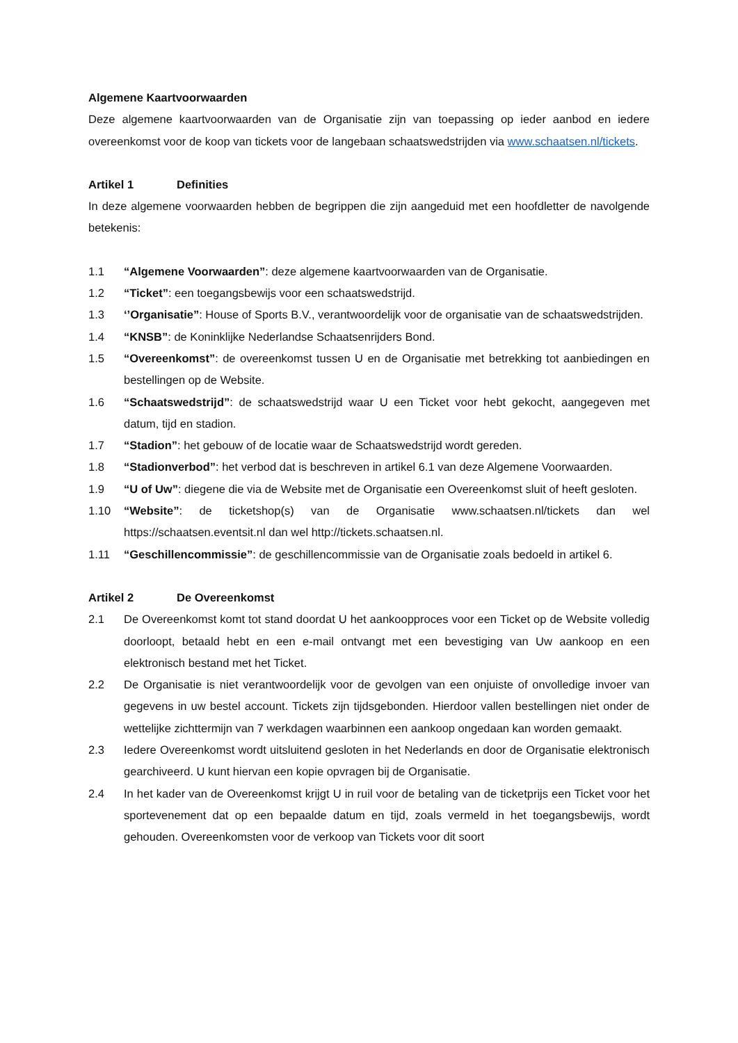Algemene Kaartvoorwaarden
Deze algemene kaartvoorwaarden van de Organisatie zijn van toepassing op ieder aanbod en iedere overeenkomst voor de koop van tickets voor de langebaan schaatswedstrijden via www.schaatsen.nl/tickets.
Artikel 1 Definities
In deze algemene voorwaarden hebben de begrippen die zijn aangeduid met een hoofdletter de navolgende betekenis:
1.1 “Algemene Voorwaarden”: deze algemene kaartvoorwaarden van de Organisatie.
1.2 “Ticket”: een toegangsbewijs voor een schaatswedstrijd.
1.3 ‘’Organisatie”: House of Sports B.V., verantwoordelijk voor de organisatie van de schaatswedstrijden.
1.4 “KNSB”: de Koninklijke Nederlandse Schaatsenrijders Bond.
1.5 “Overeenkomst”: de overeenkomst tussen U en de Organisatie met betrekking tot aanbiedingen en bestellingen op de Website.
1.6 “Schaatswedstrijd”: de schaatswedstrijd waar U een Ticket voor hebt gekocht, aangegeven met datum, tijd en stadion.
1.7 “Stadion”: het gebouw of de locatie waar de Schaatswedstrijd wordt gereden.
1.8 “Stadionverbod”: het verbod dat is beschreven in artikel 6.1 van deze Algemene Voorwaarden.
1.9 “U of Uw”: diegene die via de Website met de Organisatie een Overeenkomst sluit of heeft gesloten.
1.10 “Website”: de ticketshop(s) van de Organisatie www.schaatsen.nl/tickets dan wel https://schaatsen.eventsit.nl dan wel http://tickets.schaatsen.nl.
1.11 “Geschillencommissie”: de geschillencommissie van de Organisatie zoals bedoeld in artikel 6.
Artikel 2 De Overeenkomst
2.1 De Overeenkomst komt tot stand doordat U het aankoopproces voor een Ticket op de Website volledig doorloopt, betaald hebt en een e-mail ontvangt met een bevestiging van Uw aankoop en een elektronisch bestand met het Ticket.
2.2 De Organisatie is niet verantwoordelijk voor de gevolgen van een onjuiste of onvolledige invoer van gegevens in uw bestel account. Tickets zijn tijdsgebonden. Hierdoor vallen bestellingen niet onder de wettelijke zichttermijn van 7 werkdagen waarbinnen een aankoop ongedaan kan worden gemaakt.
2.3 Iedere Overeenkomst wordt uitsluitend gesloten in het Nederlands en door de Organisatie elektronisch gearchiveerd. U kunt hiervan een kopie opvragen bij de Organisatie.
2.4 In het kader van de Overeenkomst krijgt U in ruil voor de betaling van de ticketprijs een Ticket voor het sportevenement dat op een bepaalde datum en tijd, zoals vermeld in het toegangsbewijs, wordt gehouden. Overeenkomsten voor de verkoop van Tickets voor dit soort